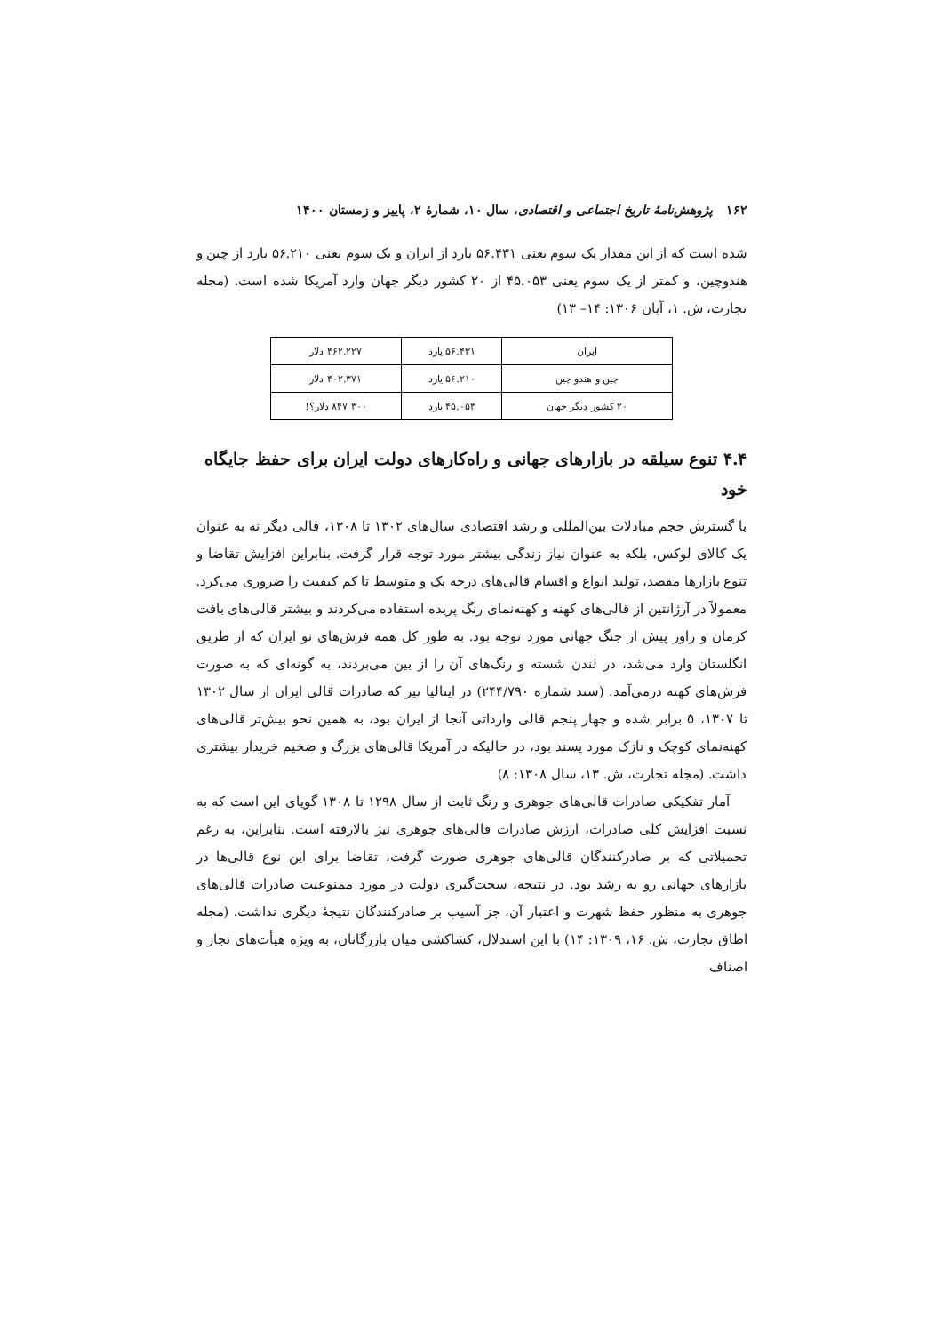۱۶۲ پژوهش‌نامهٔ تاریخ اجتماعی و اقتصادی، سال ۱۰، شمارهٔ ۲، پاییز و زمستان ۱۴۰۰
شده است که از این مقدار یک سوم یعنی ۵۶.۴۳۱ یارد از ایران و یک سوم یعنی ۵۶.۲۱۰ یارد از چین و هندوچین، و کمتر از یک سوم یعنی ۴۵.۰۵۳ از ۲۰ کشور دیگر جهان وارد آمریکا شده است. (مجله تجارت، ش. ۱، آبان ۱۳۰۶: ۱۴– ۱۳)
| ایران | ۵۶.۴۳۱ یارد | ۴۶۲.۲۲۷ دلار |
| چین و هندو چین | ۵۶.۲۱۰ یارد | ۴۰۲.۳۷۱ دلار |
| ۲۰ کشور دیگر جهان | ۴۵.۰۵۳ یارد | ۳۰۰ ۸۴۷ دلار؟! |
۴.۴ تنوع سیلقه در بازارهای جهانی و راه‌کارهای دولت ایران برای حفظ جایگاه خود
با گسترش حجم مبادلات بین‌المللی و رشد اقتصادی سال‌های ۱۳۰۲ تا ۱۳۰۸، قالی دیگر نه به عنوان یک کالای لوکس، بلکه به عنوان نیاز زندگی بیشتر مورد توجه قرار گرفت. بنابراین افزایش تقاضا و تنوع بازارها مقصد، تولید انواع و اقسام قالی‌های درجه یک و متوسط تا کم کیفیت را ضروری می‌کرد. معمولاً در آرژانتین از قالی‌های کهنه و کهنه‌نمای رنگ پریده استفاده می‌کردند و بیشتر قالی‌های بافت کرمان و راور پیش از جنگ جهانی مورد توجه بود. به طور کل همه فرش‌های نو ایران که از طریق انگلستان وارد می‌شد، در لندن شسته و رنگ‌های آن را از بین می‌بردند، به گونه‌ای که به صورت فرش‌های کهنه درمی‌آمد. (سند شماره ۲۴۴/۷۹۰) در ایتالیا نیز که صادرات قالی ایران از سال ۱۳۰۲ تا ۱۳۰۷، ۵ برابر شده و چهار پنجم قالی وارداتی آنجا از ایران بود، به همین نحو بیش‌تر قالی‌های کهنه‌نمای کوچک و نازک مورد پسند بود، در حالیکه در آمریکا قالی‌های بزرگ و ضخیم خریدار بیشتری داشت. (مجله تجارت، ش. ۱۳، سال ۱۳۰۸: ۸)
آمار تفکیکی صادرات قالی‌های جوهری و رنگ ثابت از سال ۱۲۹۸ تا ۱۳۰۸ گویای این است که به نسبت افزایش کلی صادرات، ارزش صادرات قالی‌های جوهری نیز بالارفته است. بنابراین، به رغم تحمیلاتی که بر صادرکنندگان قالی‌های جوهری صورت گرفت، تقاضا برای این نوع قالی‌ها در بازارهای جهانی رو به رشد بود. در نتیجه، سخت‌گیری دولت در مورد ممنوعیت صادرات قالی‌های جوهری به منظور حفظ شهرت و اعتبار آن، جز آسیب بر صادرکنندگان نتیجهٔ دیگری نداشت. (مجله اطاق تجارت، ش. ۱۶، ۱۳۰۹: ۱۴) با این استدلال، کشاکشی میان بازرگانان، به ویژه هیأت‌های تجار و اصناف